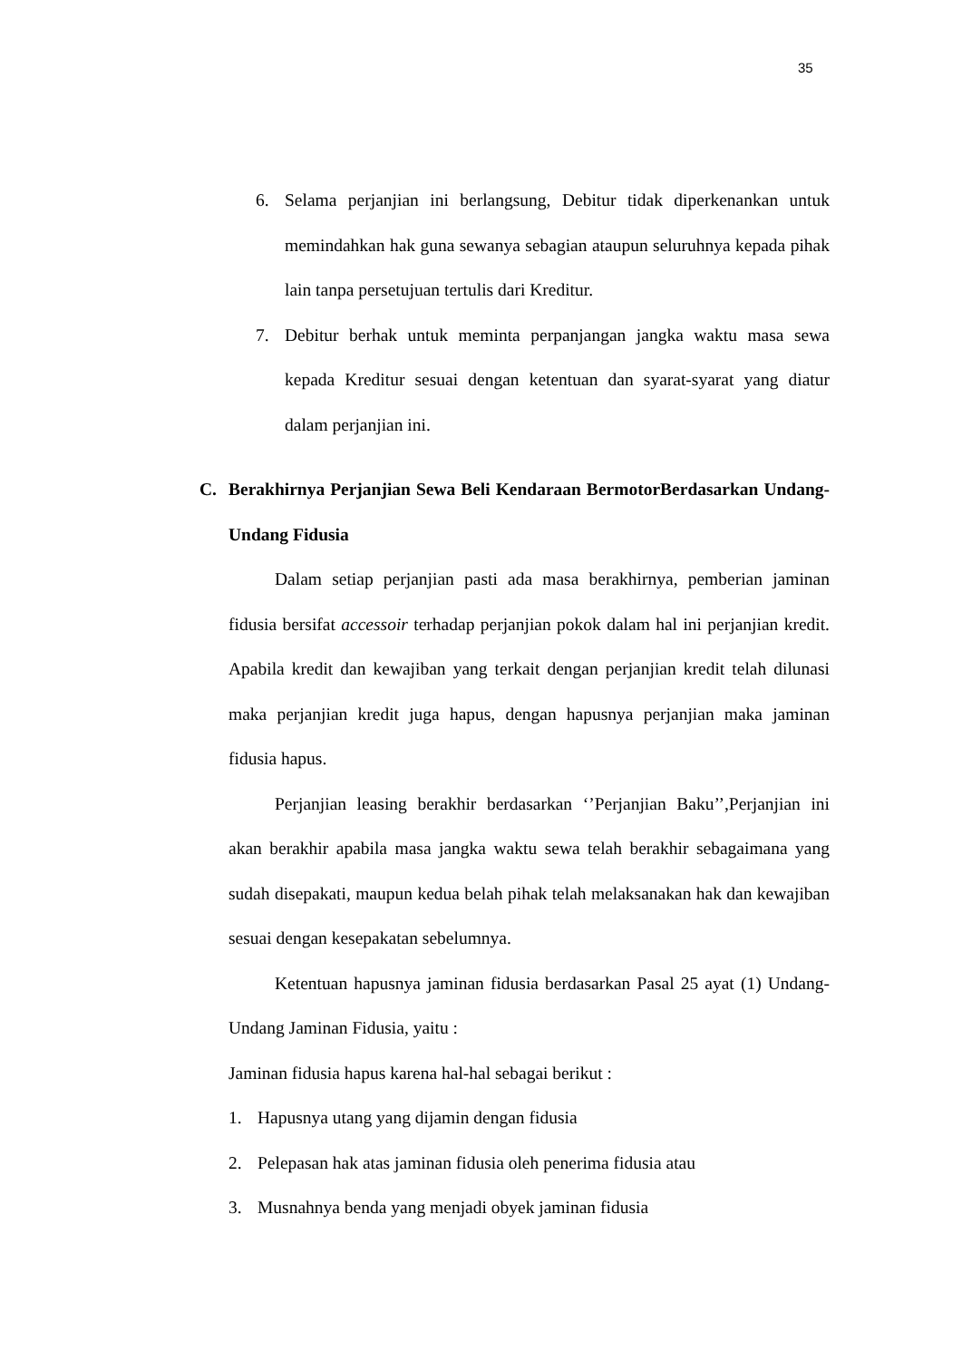35
6. Selama perjanjian ini berlangsung, Debitur tidak diperkenankan untuk memindahkan hak guna sewanya sebagian ataupun seluruhnya kepada pihak lain tanpa persetujuan tertulis dari Kreditur.
7. Debitur berhak untuk meminta perpanjangan jangka waktu masa sewa kepada Kreditur sesuai dengan ketentuan dan syarat-syarat yang diatur dalam perjanjian ini.
C. Berakhirnya Perjanjian Sewa Beli Kendaraan BermotorBerdasarkan Undang-Undang Fidusia
Dalam setiap perjanjian pasti ada masa berakhirnya, pemberian jaminan fidusia bersifat accessoir terhadap perjanjian pokok dalam hal ini perjanjian kredit. Apabila kredit dan kewajiban yang terkait dengan perjanjian kredit telah dilunasi maka perjanjian kredit juga hapus, dengan hapusnya perjanjian maka jaminan fidusia hapus.
Perjanjian leasing berakhir berdasarkan ‘’Perjanjian Baku’’,Perjanjian ini akan berakhir apabila masa jangka waktu sewa telah berakhir sebagaimana yang sudah disepakati, maupun kedua belah pihak telah melaksanakan hak dan kewajiban sesuai dengan kesepakatan sebelumnya.
Ketentuan hapusnya jaminan fidusia berdasarkan Pasal 25 ayat (1) Undang-Undang Jaminan Fidusia, yaitu :
Jaminan fidusia hapus karena hal-hal sebagai berikut :
1. Hapusnya utang yang dijamin dengan fidusia
2. Pelepasan hak atas jaminan fidusia oleh penerima fidusia atau
3. Musnahnya benda yang menjadi obyek jaminan fidusia